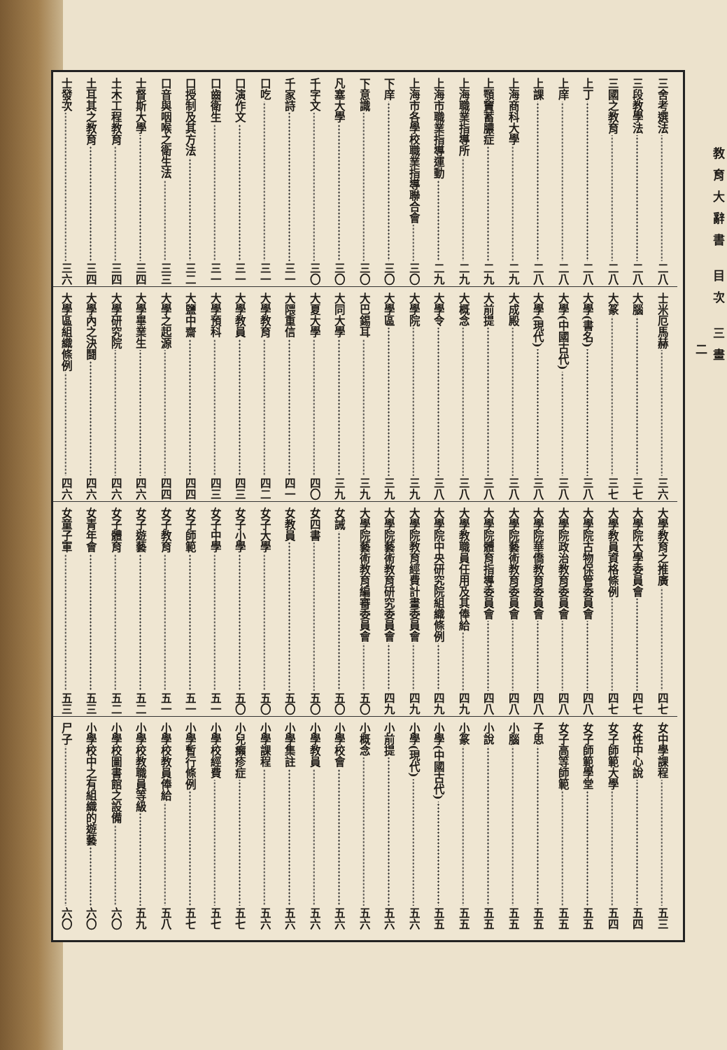教育大辭書 目次 三畫
二
三舍考選法 二八
三段教學法 二八
三國之教育 二八
上丁 二八
上庠 二八
上課 二八
上海商科大學 二九
上顎竇蓄膿症 二九
上海職業指導所 二九
上海市職業指導運動 二九
上海市各學校職業指導聯合會 三〇
下庠 三〇
下意識 三〇
凡塞大學 三〇
千字文 三〇
千家詩 三一
口吃 三一
口演作文 三一
口齒衛生 三一
口授制及其方法 三二
口音與咽喉之衛生法 三三
士督斯大學 三四
土木工程教育 三四
土耳其之教育 三四
士發次 三六
士米厄馬赫 三六
大腦 三七
大篆 三七
大學(書名) 三八
大學(中國古代) 三八
大學(現代) 三八
大成殿 三八
大前提 三八
大概念 三八
大學令 三八
大學院 三九
大學區 三九
大巴錫耳 三九
大同大學 三九
大夏大學 四〇
大隈重信 四一
大學教育 四二
大學教員 四三
大學預科 四三
大鹽中齋 四四
大學之起源 四四
大學畢業生 四六
大學研究院 四六
大學內之決鬪 四六
大學區組織條例 四六
大學教育之推廣 四七
大學院大學委員會 四七
大學教員資格條例 四七
大學院古物保管委員會 四八
大學院政治教育委員會 四八
大學院華僑教育委員會 四八
大學院藝術教育委員會 四八
大學院體育指導委員會 四八
大學教職員任用及其俸給 四九
大學院中央研究院組織條例 四九
大學院教育經費計畫委員會 四九
大學院藝術教育研究委員會 四九
大學院藝術教育編審委員會 五〇
女誡 五〇
女四書 五〇
女教員 五〇
女子大學 五〇
女子小學 五〇
女子中學 五一
女子師範 五一
女子教育 五一
女子遊藝 五二
女子體育 五二
女青年會 五三
女童子軍 五三
女中學課程 五三
女性中心說 五四
女子師範大學 五四
女子師範學堂 五五
女子高等師範 五五
子思 五五
小腦 五五
小說 五五
小篆 五五
小學(中國古代) 五五
小學(現代) 五六
小前提 五六
小概念 五六
小學校會 五六
小學教員 五六
小學集註 五六
小學課程 五六
小兒癩疹症 五七
小學校經費 五七
小學暫行條例 五七
小學校教員俸給 五八
小學校教職員等級 五九
小學校圖書館之設備 六〇
小學校中之有組織的遊藝 六〇
尸子 六〇